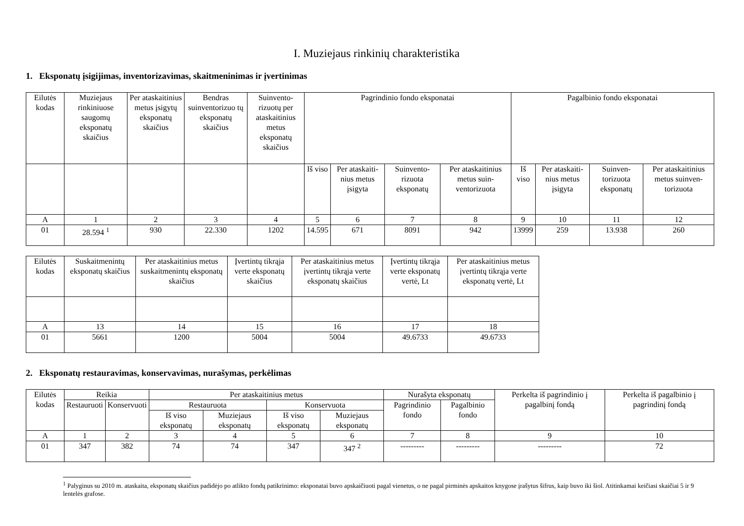I. Muziejaus rinkinių charakteristika
1. Eksponatų įsigijimas, inventorizavimas, skaitmeninimas ir įvertinimas
| Eilutės kodas | Muziejaus rinkiniuose saugomų eksponatų skaičius | Per ataskaitinius metus įsigytų eksponatų skaičius | Bendras suinventorizuo tų eksponatų skaičius | Suinvento-rizuotų per ataskaitinius metus eksponatų skaičius | Pagrindinio fondo eksponatai | | | | Pagalbinio fondo eksponatai | | | |
| --- | --- | --- | --- | --- | --- | --- | --- | --- | --- | --- | --- | --- |
| | | | | | Iš viso | Per ataskaiti-nius metus įsigyta | Suinvento-rizuota eksponatų | Per ataskaitinius metus suin-ventorizuota | Iš viso | Per ataskaiti-nius metus įsigyta | Suinven-torizuota eksponatų | Per ataskaitinius metus suinven-torizuota |
| A | 1 | 2 | 3 | 4 | 5 | 6 | 7 | 8 | 9 | 10 | 11 | 12 |
| 01 | 28.594 <sup>1</sup> | 930 | 22.330 | 1202 | 14.595 | 671 | 8091 | 942 | 13999 | 259 | 13.938 | 260 |
| Eilutės kodas | Suskaitmenintų eksponatų skaičius | Per ataskaitinius metus suskaitmenintų eksponatų skaičius | Įvertintų tikrąja verte eksponatų skaičius | Per ataskaitinius metus įvertintų tikrąja verte eksponatų skaičius | Įvertintų tikrąja verte eksponatų vertė, Lt | Per ataskaitinius metus įvertintų tikrąja verte eksponatų vertė, Lt |
| --- | --- | --- | --- | --- | --- | --- |
| A | 13 | 14 | 15 | 16 | 17 | 18 |
| 01 | 5661 | 1200 | 5004 | 5004 | 49.6733 | 49.6733 |
2. Eksponatų restauravimas, konservavimas, nurašymas, perkėlimas
| Eilutės kodas | Reikia | | Per ataskaitinius metus | | | | Nurašyta eksponatų | | Perkelta iš pagrindinio į pagalbinį fondą | Perkelta iš pagalbinio į pagrindinį fondą |
| --- | --- | --- | --- | --- | --- | --- | --- | --- | --- | --- |
| | Restauruoti | Konservuoti | Restauruota | | Konservuota | | Pagrindinio fondo | Pagalbinio fondo | | |
| | | | Iš viso eksponatų | Muziejaus eksponatų | Iš viso eksponatų | Muziejaus eksponatų | | | | |
| A | 1 | 2 | 3 | 4 | 5 | 6 | 7 | 8 | 9 | 10 |
| 01 | 347 | 382 | 74 | 74 | 347 | 347 <sup>2</sup> | --------- | --------- | --------- | 72 |
<sup>1</sup> Palyginus su 2010 m. ataskaita, eksponatų skaičius padidėjo po atlikto fondų patikrinimo: eksponatai buvo apskaičiuoti pagal vienetus, o ne pagal pirminės apskaitos knygose įrašytus šifrus, kaip buvo iki šiol. Atitinkamai keičiasi skaičiai 5 ir 9 lentelės grafose.